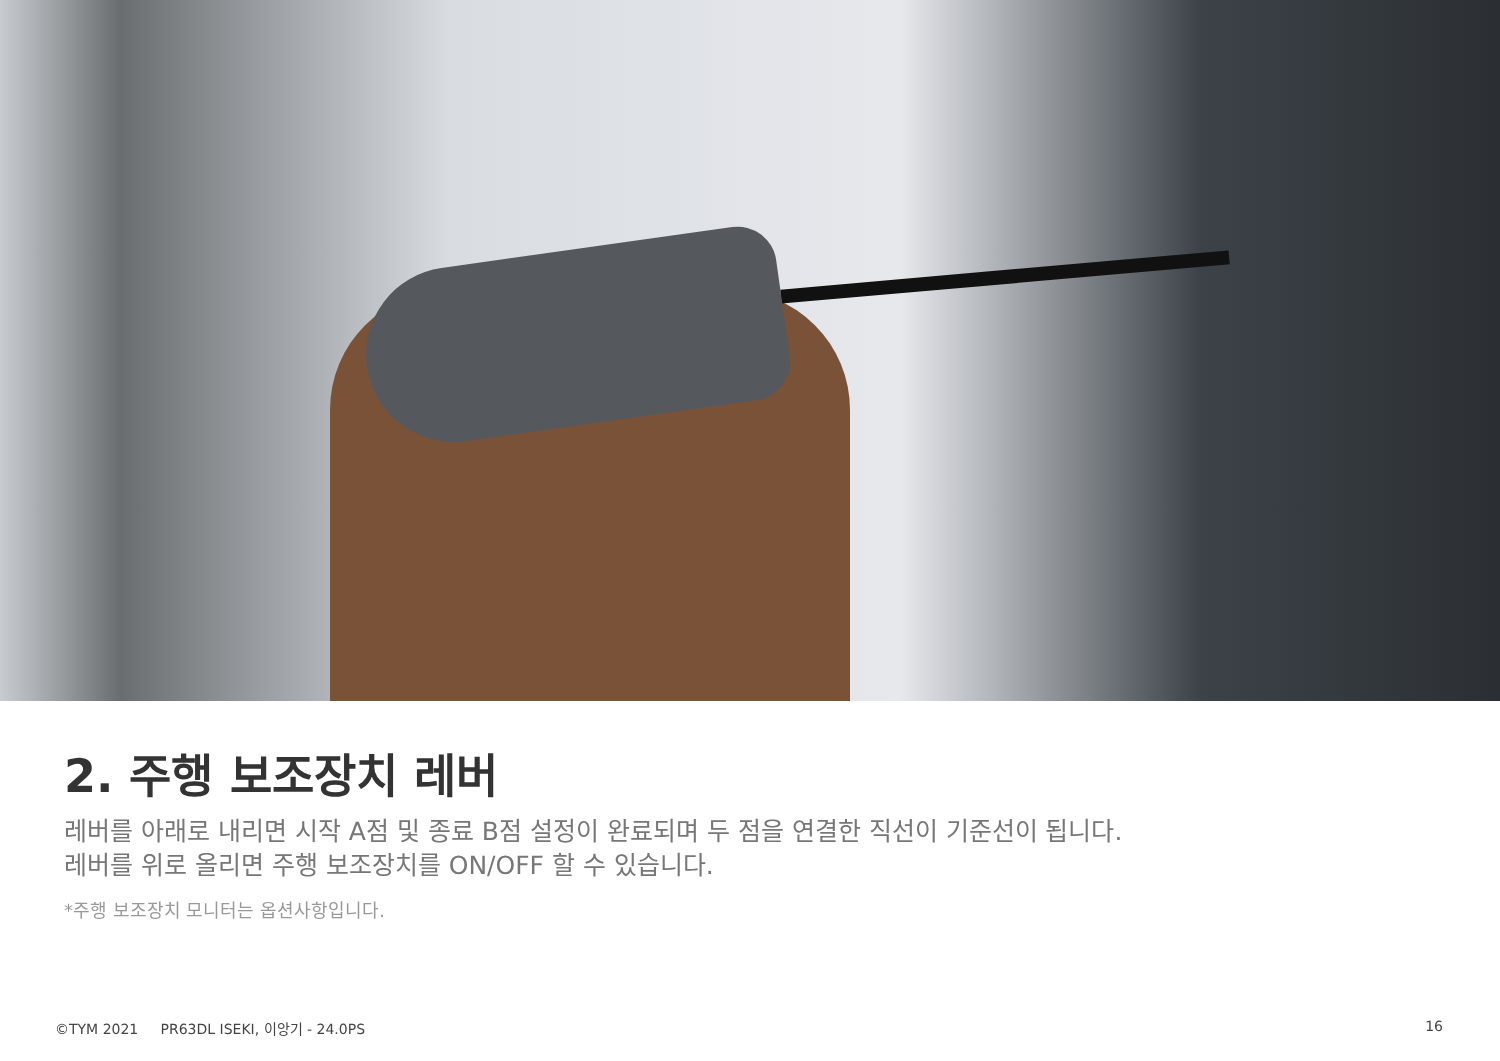2. 주행 보조장치 레버
레버를 아래로 내리면 시작 A점 및 종료 B점 설정이 완료되며 두 점을 연결한 직선이 기준선이 됩니다.
레버를 위로 올리면 주행 보조장치를 ON/OFF 할 수 있습니다.
*주행 보조장치 모니터는 옵션사항입니다.
©TYM 2021 PR63DL ISEKI, 이앙기 - 24.0PS 16